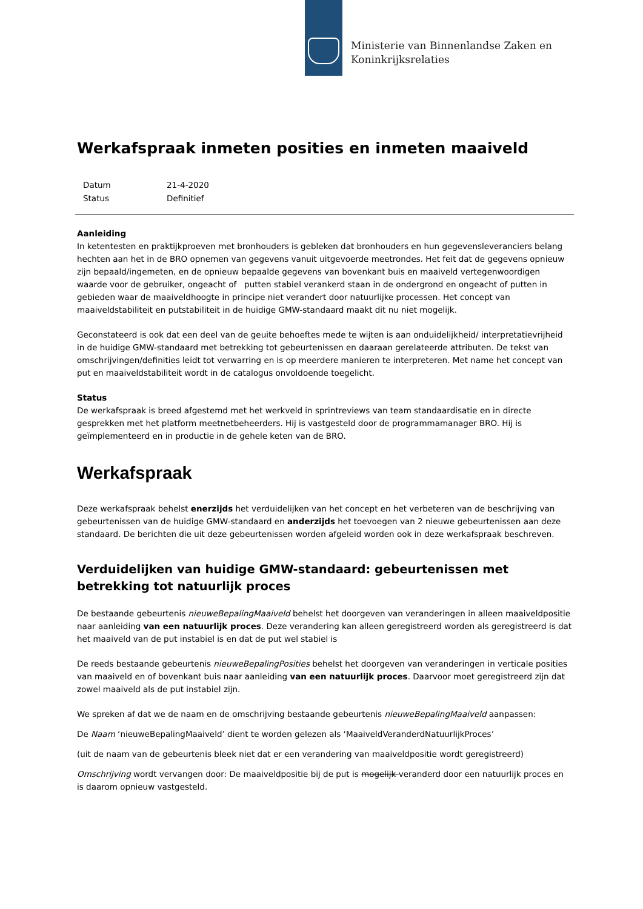Ministerie van Binnenlandse Zaken en
Koninkrijksrelaties
Werkafspraak inmeten posities en inmeten maaiveld
| Datum | 21-4-2020 |
| Status | Definitief |
Aanleiding
In ketentesten en praktijkproeven met bronhouders is gebleken dat bronhouders en hun gegevensleveranciers belang hechten aan het in de BRO opnemen van gegevens vanuit uitgevoerde meetrondes. Het feit dat de gegevens opnieuw zijn bepaald/ingemeten, en de opnieuw bepaalde gegevens van bovenkant buis en maaiveld vertegenwoordigen waarde voor de gebruiker, ongeacht of putten stabiel verankerd staan in de ondergrond en ongeacht of putten in gebieden waar de maaiveldhoogte in principe niet verandert door natuurlijke processen. Het concept van maaiveldstabiliteit en putstabiliteit in de huidige GMW-standaard maakt dit nu niet mogelijk.
Geconstateerd is ook dat een deel van de geuite behoeftes mede te wijten is aan onduidelijkheid/ interpretatievrijheid in de huidige GMW-standaard met betrekking tot gebeurtenissen en daaraan gerelateerde attributen. De tekst van omschrijvingen/definities leidt tot verwarring en is op meerdere manieren te interpreteren. Met name het concept van put en maaiveldstabiliteit wordt in de catalogus onvoldoende toegelicht.
Status
De werkafspraak is breed afgestemd met het werkveld in sprintreviews van team standaardisatie en in directe gesprekken met het platform meetnetbeheerders. Hij is vastgesteld door de programmamanager BRO. Hij is geïmplementeerd en in productie in de gehele keten van de BRO.
Werkafspraak
Deze werkafspraak behelst enerzijds het verduidelijken van het concept en het verbeteren van de beschrijving van gebeurtenissen van de huidige GMW-standaard en anderzijds het toevoegen van 2 nieuwe gebeurtenissen aan deze standaard. De berichten die uit deze gebeurtenissen worden afgeleid worden ook in deze werkafspraak beschreven.
Verduidelijken van huidige GMW-standaard: gebeurtenissen met betrekking tot natuurlijk proces
De bestaande gebeurtenis nieuweBepalingMaaiveld behelst het doorgeven van veranderingen in alleen maaiveldpositie naar aanleiding van een natuurlijk proces. Deze verandering kan alleen geregistreerd worden als geregistreerd is dat het maaiveld van de put instabiel is en dat de put wel stabiel is
De reeds bestaande gebeurtenis nieuweBepalingPosities behelst het doorgeven van veranderingen in verticale posities van maaiveld en of bovenkant buis naar aanleiding van een natuurlijk proces. Daarvoor moet geregistreerd zijn dat zowel maaiveld als de put instabiel zijn.
We spreken af dat we de naam en de omschrijving bestaande gebeurtenis nieuweBepalingMaaiveld aanpassen:
De Naam ‘nieuweBepalingMaaiveld’ dient te worden gelezen als ‘MaaiveldVeranderdNatuurlijkProces’
(uit de naam van de gebeurtenis bleek niet dat er een verandering van maaiveldpositie wordt geregistreerd)
Omschrijving wordt vervangen door: De maaiveldpositie bij de put is mogelijk veranderd door een natuurlijk proces en is daarom opnieuw vastgesteld.